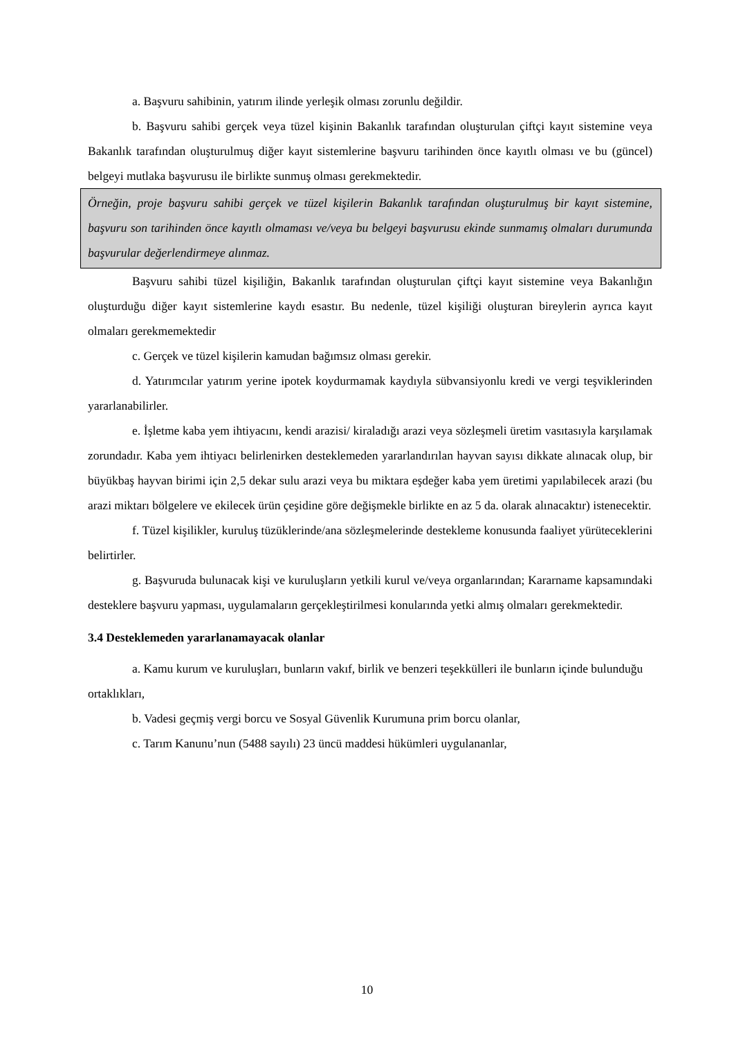a. Başvuru sahibinin, yatırım ilinde yerleşik olması zorunlu değildir.
b. Başvuru sahibi gerçek veya tüzel kişinin Bakanlık tarafından oluşturulan çiftçi kayıt sistemine veya Bakanlık tarafından oluşturulmuş diğer kayıt sistemlerine başvuru tarihinden önce kayıtlı olması ve bu (güncel) belgeyi mutlaka başvurusu ile birlikte sunmuş olması gerekmektedir.
Örneğin, proje başvuru sahibi gerçek ve tüzel kişilerin Bakanlık tarafından oluşturulmuş bir kayıt sistemine, başvuru son tarihinden önce kayıtlı olmaması ve/veya bu belgeyi başvurusu ekinde sunmamış olmaları durumunda başvurular değerlendirmeye alınmaz.
Başvuru sahibi tüzel kişiliğin, Bakanlık tarafından oluşturulan çiftçi kayıt sistemine veya Bakanlığın oluşturduğu diğer kayıt sistemlerine kaydı esastır. Bu nedenle, tüzel kişiliği oluşturan bireylerin ayrıca kayıt olmaları gerekmemektedir
c. Gerçek ve tüzel kişilerin kamudan bağımsız olması gerekir.
d. Yatırımcılar yatırım yerine ipotek koydurmamak kaydıyla sübvansiyonlu kredi ve vergi teşviklerinden yararlanabilirler.
e. İşletme kaba yem ihtiyacını, kendi arazisi/ kiraladığı arazi veya sözleşmeli üretim vasıtasıyla karşılamak zorundadır. Kaba yem ihtiyacı belirlenirken desteklemeden yararlandırılan hayvan sayısı dikkate alınacak olup, bir büyükbaş hayvan birimi için 2,5 dekar sulu arazi veya bu miktara eşdeğer kaba yem üretimi yapılabilecek arazi (bu arazi miktarı bölgelere ve ekilecek ürün çeşidine göre değişmekle birlikte en az 5 da. olarak alınacaktır) istenecektir.
f. Tüzel kişilikler, kuruluş tüzüklerinde/ana sözleşmelerinde destekleme konusunda faaliyet yürüteceklerini belirtirler.
g. Başvuruda bulunacak kişi ve kuruluşların yetkili kurul ve/veya organlarından; Kararname kapsamındaki desteklere başvuru yapması, uygulamaların gerçekleştirilmesi konularında yetki almış olmaları gerekmektedir.
3.4 Desteklemeden yararlanamayacak olanlar
a. Kamu kurum ve kuruluşları, bunların vakıf, birlik ve benzeri teşekkülleri ile bunların içinde bulunduğu ortaklıkları,
b. Vadesi geçmiş vergi borcu ve Sosyal Güvenlik Kurumuna prim borcu olanlar,
c. Tarım Kanunu’nun (5488 sayılı) 23 üncü maddesi hükümleri uygulananlar,
10